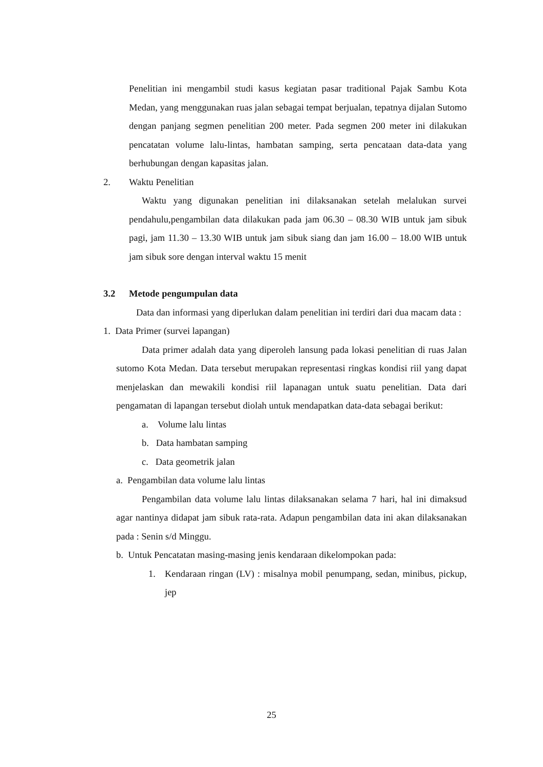Penelitian ini mengambil studi kasus kegiatan pasar traditional Pajak Sambu Kota Medan, yang menggunakan ruas jalan sebagai tempat berjualan, tepatnya dijalan Sutomo dengan panjang segmen penelitian 200 meter. Pada segmen 200 meter ini dilakukan pencatatan volume lalu-lintas, hambatan samping, serta pencataan data-data yang berhubungan dengan kapasitas jalan.
2. Waktu Penelitian
Waktu yang digunakan penelitian ini dilaksanakan setelah melalukan survei pendahulu,pengambilan data dilakukan pada jam 06.30 – 08.30 WIB untuk jam sibuk pagi, jam 11.30 – 13.30 WIB untuk jam sibuk siang dan jam 16.00 – 18.00 WIB untuk jam sibuk sore dengan interval waktu 15 menit
3.2 Metode pengumpulan data
Data dan informasi yang diperlukan dalam penelitian ini terdiri dari dua macam data :
1. Data Primer (survei lapangan)
Data primer adalah data yang diperoleh lansung pada lokasi penelitian di ruas Jalan sutomo Kota Medan. Data tersebut merupakan representasi ringkas kondisi riil yang dapat menjelaskan dan mewakili kondisi riil lapanagan untuk suatu penelitian. Data dari pengamatan di lapangan tersebut diolah untuk mendapatkan data-data sebagai berikut:
a. Volume lalu lintas
b. Data hambatan samping
c. Data geometrik jalan
a. Pengambilan data volume lalu lintas
Pengambilan data volume lalu lintas dilaksanakan selama 7 hari, hal ini dimaksud agar nantinya didapat jam sibuk rata-rata. Adapun pengambilan data ini akan dilaksanakan pada : Senin s/d Minggu.
b. Untuk Pencatatan masing-masing jenis kendaraan dikelompokan pada:
1. Kendaraan ringan (LV) : misalnya mobil penumpang, sedan, minibus, pickup, jep
25